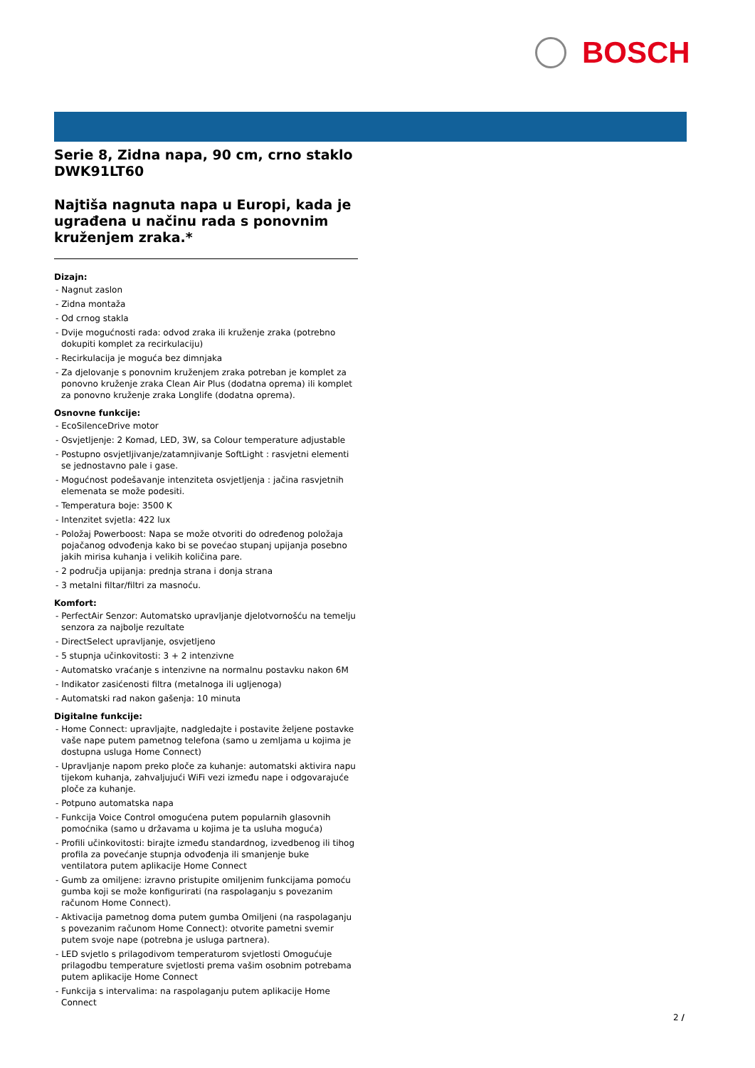BOSCH
Serie 8, Zidna napa, 90 cm, crno staklo
DWK91LT60
Najtiša nagnuta napa u Europi, kada je ugrađena u načinu rada s ponovnim kruženjem zraka.*
Dizajn:
- Nagnut zaslon
- Zidna montaža
- Od crnog stakla
- Dvije mogućnosti rada: odvod zraka ili kruženje zraka (potrebno dokupiti komplet za recirkulaciju)
- Recirkulacija je moguća bez dimnjaka
- Za djelovanje s ponovnim kruženjem zraka potreban je komplet za ponovno kruženje zraka Clean Air Plus (dodatna oprema) ili komplet za ponovno kruženje zraka Longlife (dodatna oprema).
Osnovne funkcije:
- EcoSilenceDrive motor
- Osvjetljenje: 2 Komad, LED, 3W, sa Colour temperature adjustable
- Postupno osvjetljivanje/zatamnjivanje SoftLight : rasvjetni elementi se jednostavno pale i gase.
- Mogućnost podešavanje intenziteta osvjetljenja : jačina rasvjetnih elemenata se može podesiti.
- Temperatura boje: 3500 K
- Intenzitet svjetla: 422 lux
- Položaj Powerboost: Napa se može otvoriti do određenog položaja pojačanog odvođenja kako bi se povećao stupanj upijanja posebno jakih mirisa kuhanja i velikih količina pare.
- 2 područja upijanja: prednja strana i donja strana
- 3 metalni filtar/filtri za masnoću.
Komfort:
- PerfectAir Senzor: Automatsko upravljanje djelotvornošću na temelju senzora za najbolje rezultate
- DirectSelect upravljanje, osvjetljeno
- 5 stupnja učinkovitosti: 3 + 2 intenzivne
- Automatsko vraćanje s intenzivne na normalnu postavku nakon 6M
- Indikator zasićenosti filtra (metalnoga ili ugljenoga)
- Automatski rad nakon gašenja: 10 minuta
Digitalne funkcije:
- Home Connect: upravljajte, nadgledajte i postavite željene postavke vaše nape putem pametnog telefona (samo u zemljama u kojima je dostupna usluga Home Connect)
- Upravljanje napom preko ploče za kuhanje: automatski aktivira napu tijekom kuhanja, zahvaljujući WiFi vezi između nape i odgovarajuće ploče za kuhanje.
- Potpuno automatska napa
- Funkcija Voice Control omogućena putem popularnih glasovnih pomoćnika (samo u državama u kojima je ta usluha moguća)
- Profili učinkovitosti: birajte između standardnog, izvedbenog ili tihog profila za povećanje stupnja odvođenja ili smanjenje buke ventilatora putem aplikacije Home Connect
- Gumb za omiljene: izravno pristupite omiljenim funkcijama pomoću gumba koji se može konfigurirati (na raspolaganju s povezanim računom Home Connect).
- Aktivacija pametnog doma putem gumba Omiljeni (na raspolaganju s povezanim računom Home Connect): otvorite pametni svemir putem svoje nape (potrebna je usluga partnera).
- LED svjetlo s prilagodivom temperaturom svjetlosti Omogućuje prilagodbu temperature svjetlosti prema vašim osobnim potrebama putem aplikacije Home Connect
- Funkcija s intervalima: na raspolaganju putem aplikacije Home Connect
2 /